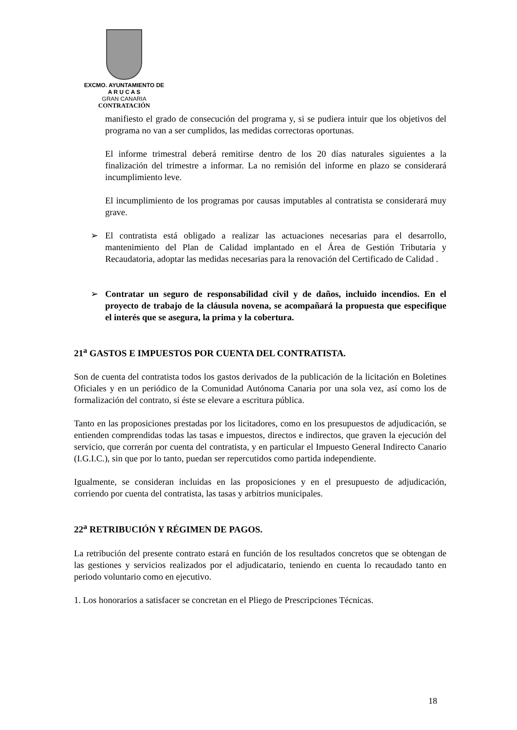EXCMO. AYUNTAMIENTO DE
A R U C A S
GRAN CANARIA
CONTRATACIÓN
manifiesto el grado de consecución del programa y, si se pudiera intuir que los objetivos del programa no van a ser cumplidos, las medidas correctoras oportunas.
El informe trimestral deberá remitirse dentro de los 20 días naturales siguientes a la finalización del trimestre a informar. La no remisión del informe en plazo se considerará incumplimiento leve.
El incumplimiento de los programas por causas imputables al contratista se considerará muy grave.
➢ El contratista está obligado a realizar las actuaciones necesarias para el desarrollo, mantenimiento del Plan de Calidad implantado en el Área de Gestión Tributaria y Recaudatoria, adoptar las medidas necesarias para la renovación del Certificado de Calidad .
➢ Contratar un seguro de responsabilidad civil y de daños, incluido incendios. En el proyecto de trabajo de la cláusula novena, se acompañará la propuesta que especifique el interés que se asegura, la prima y la cobertura.
21<sup>a</sup> GASTOS E IMPUESTOS POR CUENTA DEL CONTRATISTA.
Son de cuenta del contratista todos los gastos derivados de la publicación de la licitación en Boletines Oficiales y en un periódico de la Comunidad Autónoma Canaria por una sola vez, así como los de formalización del contrato, si éste se elevare a escritura pública.
Tanto en las proposiciones prestadas por los licitadores, como en los presupuestos de adjudicación, se entienden comprendidas todas las tasas e impuestos, directos e indirectos, que graven la ejecución del servicio, que correrán por cuenta del contratista, y en particular el Impuesto General Indirecto Canario (I.G.I.C.), sin que por lo tanto, puedan ser repercutidos como partida independiente.
Igualmente, se consideran incluidas en las proposiciones y en el presupuesto de adjudicación, corriendo por cuenta del contratista, las tasas y arbitrios municipales.
22<sup>a</sup> RETRIBUCIÓN Y RÉGIMEN DE PAGOS.
La retribución del presente contrato estará en función de los resultados concretos que se obtengan de las gestiones y servicios realizados por el adjudicatario, teniendo en cuenta lo recaudado tanto en periodo voluntario como en ejecutivo.
1. Los honorarios a satisfacer se concretan en el Pliego de Prescripciones Técnicas.
18